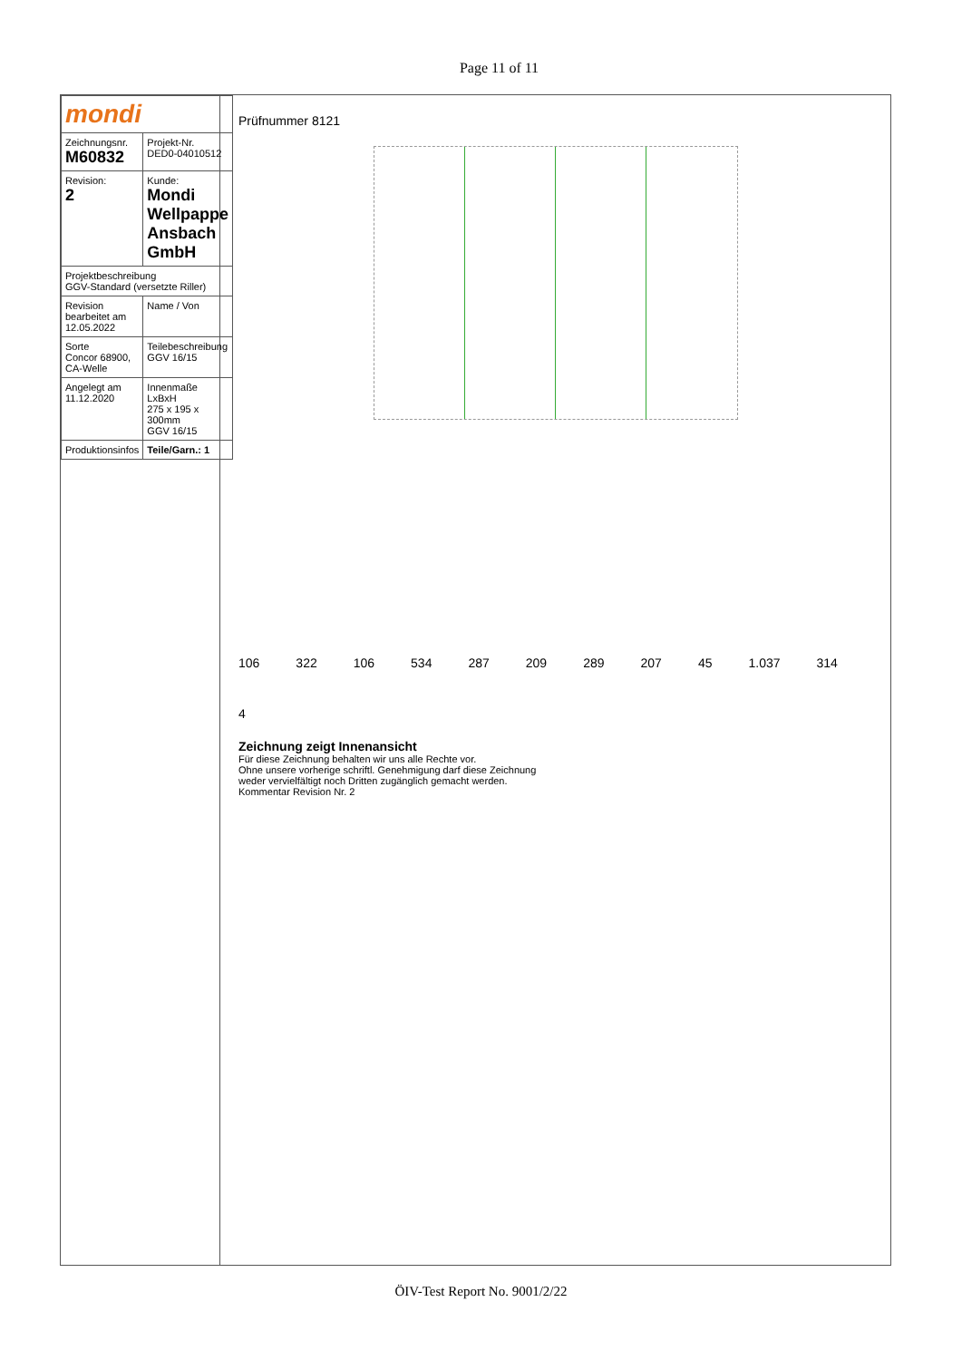Page 11 of 11
| mondi | |
| Zeichnungsnr. M60832 | Projekt-Nr. DED0-04010512 |
| Revision: 2 | Kunde: Mondi Wellpappe Ansbach GmbH |
| Projektbeschreibung GGV-Standard (versetzte Riller) | |
| Revision bearbeitet am 12.05.2022 | Name / Von |
| Sorte Concor 68900, CA-Welle | Teilebeschreibung GGV 16/15 |
| Angelegt am 11.12.2020 | Innenmaße LxBxH 275 x 195 x 300mm GGV 16/15 |
| Produktionsinfos | Teile/Garn.: 1 |
Prüfnummer 8121
106 322 106 534 287 209 289 207 45 1.037 314 4
Zeichnung zeigt Innenansicht
Für diese Zeichnung behalten wir uns alle Rechte vor.
Ohne unsere vorherige schriftl. Genehmigung darf diese Zeichnung
weder vervielfältigt noch Dritten zugänglich gemacht werden.
Kommentar Revision Nr. 2
ÖIV-Test Report No. 9001/2/22